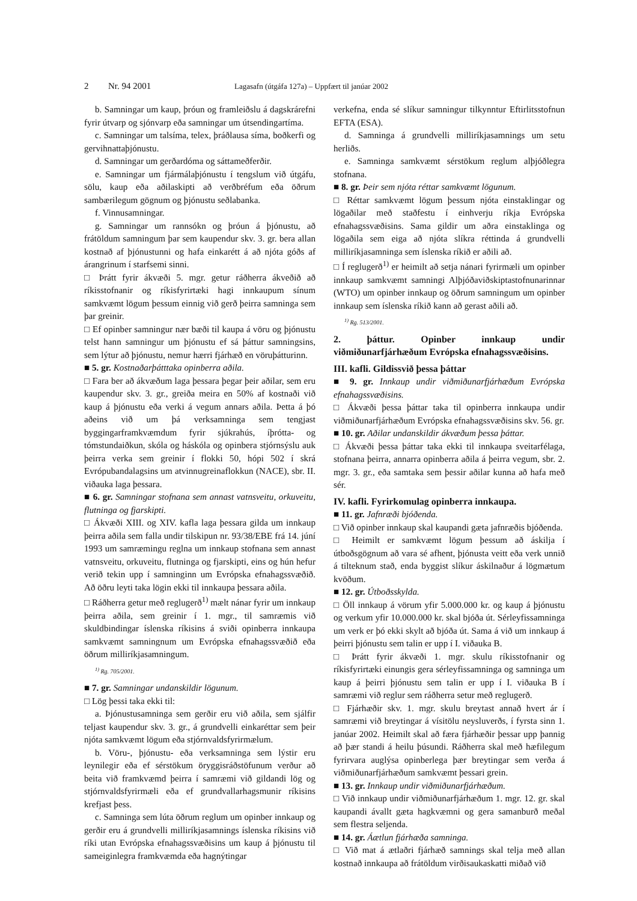2 Nr. 94 2001 Lagasafn (útgáfa 127a) – Uppfært til janúar 2002
b. Samningar um kaup, þróun og framleiðslu á dagskrárefni fyrir útvarp og sjónvarp eða samningar um útsendingartíma.
c. Samningar um talsíma, telex, þráðlausa síma, boðkerfi og gervihnattaþjónustu.
d. Samningar um gerðardóma og sáttameðferðir.
e. Samningar um fjármálaþjónustu í tengslum við útgáfu, sölu, kaup eða aðilaskipti að verðbréfum eða öðrum sambærilegum gögnum og þjónustu seðlabanka.
f. Vinnusamningar.
g. Samningar um rannsókn og þróun á þjónustu, að frátöldum samningum þar sem kaupendur skv. 3. gr. bera allan kostnað af þjónustunni og hafa einkarétt á að njóta góðs af árangrinum í starfsemi sinni.
□ Þrátt fyrir ákvæði 5. mgr. getur ráðherra ákveðið að ríkisstofnanir og ríkisfyrirtæki hagi innkaupum sínum samkvæmt lögum þessum einnig við gerð þeirra samninga sem þar greinir.
□ Ef opinber samningur nær bæði til kaupa á vöru og þjónustu telst hann samningur um þjónustu ef sá þáttur samningsins, sem lýtur að þjónustu, nemur hærri fjárhæð en vöruþátturinn.
■ 5. gr. Kostnaðarþátttaka opinberra aðila.
□ Fara ber að ákvæðum laga þessara þegar þeir aðilar, sem eru kaupendur skv. 3. gr., greiða meira en 50% af kostnaði við kaup á þjónustu eða verki á vegum annars aðila. Þetta á þó aðeins við um þá verksamninga sem tengjast byggingarframkvæmdum fyrir sjúkrahús, íþrótta- og tómstundaiðkun, skóla og háskóla og opinbera stjórnsýslu auk þeirra verka sem greinir í flokki 50, hópi 502 í skrá Evrópubandalagsins um atvinnugreinaflokkun (NACE), sbr. II. viðauka laga þessara.
■ 6. gr. Samningar stofnana sem annast vatnsveitu, orkuveitu, flutninga og fjarskipti.
□ Ákvæði XIII. og XIV. kafla laga þessara gilda um innkaup þeirra aðila sem falla undir tilskipun nr. 93/38/EBE frá 14. júní 1993 um samræmingu reglna um innkaup stofnana sem annast vatnsveitu, orkuveitu, flutninga og fjarskipti, eins og hún hefur verið tekin upp í samninginn um Evrópska efnahagssvæðið. Að öðru leyti taka lögin ekki til innkaupa þessara aðila.
□ Ráðherra getur með reglugerð<sup>1)</sup> mælt nánar fyrir um innkaup þeirra aðila, sem greinir í 1. mgr., til samræmis við skuldbindingar íslenska ríkisins á sviði opinberra innkaupa samkvæmt samningnum um Evrópska efnahagssvæðið eða öðrum milliríkjasamningum.
<sup>1)</sup> Rg. 705/2001.
■ 7. gr. Samningar undanskildir lögunum.
□ Lög þessi taka ekki til:
a. Þjónustusamninga sem gerðir eru við aðila, sem sjálfir teljast kaupendur skv. 3. gr., á grundvelli einkaréttar sem þeir njóta samkvæmt lögum eða stjórnvaldsfyrirmælum.
b. Vöru-, þjónustu- eða verksamninga sem lýstir eru leynilegir eða ef sérstökum öryggisráðstöfunum verður að beita við framkvæmd þeirra í samræmi við gildandi lög og stjórnvaldsfyrirmæli eða ef grundvallarhagsmunir ríkisins krefjast þess.
c. Samninga sem lúta öðrum reglum um opinber innkaup og gerðir eru á grundvelli milliríkjasamnings íslenska ríkisins við ríki utan Evrópska efnahagssvæðisins um kaup á þjónustu til sameiginlegra framkvæmda eða hagnýtingar
verkefna, enda sé slíkur samningur tilkynntur Eftirlitsstofnun EFTA (ESA).
d. Samninga á grundvelli milliríkjasamnings um setu herliðs.
e. Samninga samkvæmt sérstökum reglum alþjóðlegra stofnana.
■ 8. gr. Þeir sem njóta réttar samkvæmt lögunum.
□ Réttar samkvæmt lögum þessum njóta einstaklingar og lögaðilar með staðfestu í einhverju ríkja Evrópska efnahagssvæðisins. Sama gildir um aðra einstaklinga og lögaðila sem eiga að njóta slíkra réttinda á grundvelli milliríkjasamninga sem íslenska ríkið er aðili að.
□ Í reglugerð<sup>1)</sup> er heimilt að setja nánari fyrirmæli um opinber innkaup samkvæmt samningi Alþjóðaviðskiptastofnunarinnar (WTO) um opinber innkaup og öðrum samningum um opinber innkaup sem íslenska ríkið kann að gerast aðili að.
<sup>1)</sup> Rg. 513/2001.
2. þáttur. Opinber innkaup undir viðmiðunarfjárhæðum Evrópska efnahagssvæðisins.
III. kafli. Gildissvið þessa þáttar
■ 9. gr. Innkaup undir viðmiðunarfjárhæðum Evrópska efnahagssvæðisins.
□ Ákvæði þessa þáttar taka til opinberra innkaupa undir viðmiðunarfjárhæðum Evrópska efnahagssvæðisins skv. 56. gr.
■ 10. gr. Aðilar undanskildir ákvæðum þessa þáttar.
□ Ákvæði þessa þáttar taka ekki til innkaupa sveitarfélaga, stofnana þeirra, annarra opinberra aðila á þeirra vegum, sbr. 2. mgr. 3. gr., eða samtaka sem þessir aðilar kunna að hafa með sér.
IV. kafli. Fyrirkomulag opinberra innkaupa.
■ 11. gr. Jafnræði bjóðenda.
□ Við opinber innkaup skal kaupandi gæta jafnræðis bjóðenda.
□ Heimilt er samkvæmt lögum þessum að áskilja í útboðsgögnum að vara sé afhent, þjónusta veitt eða verk unnið á tilteknum stað, enda byggist slíkur áskilnaður á lögmætum kvöðum.
■ 12. gr. Útboðsskylda.
□ Öll innkaup á vörum yfir 5.000.000 kr. og kaup á þjónustu og verkum yfir 10.000.000 kr. skal bjóða út. Sérleyfissamninga um verk er þó ekki skylt að bjóða út. Sama á við um innkaup á þeirri þjónustu sem talin er upp í I. viðauka B.
□ Þrátt fyrir ákvæði 1. mgr. skulu ríkisstofnanir og ríkisfyrirtæki einungis gera sérleyfissamninga og samninga um kaup á þeirri þjónustu sem talin er upp í I. viðauka B í samræmi við reglur sem ráðherra setur með reglugerð.
□ Fjárhæðir skv. 1. mgr. skulu breytast annað hvert ár í samræmi við breytingar á vísitölu neysluverðs, í fyrsta sinn 1. janúar 2002. Heimilt skal að færa fjárhæðir þessar upp þannig að þær standi á heilu þúsundi. Ráðherra skal með hæfilegum fyrirvara auglýsa opinberlega þær breytingar sem verða á viðmiðunarfjárhæðum samkvæmt þessari grein.
■ 13. gr. Innkaup undir viðmiðunarfjárhæðum.
□ Við innkaup undir viðmiðunarfjárhæðum 1. mgr. 12. gr. skal kaupandi ávallt gæta hagkvæmni og gera samanburð meðal sem flestra seljenda.
■ 14. gr. Áætlun fjárhæða samninga.
□ Við mat á ætlaðri fjárhæð samnings skal telja með allan kostnað innkaupa að frátöldum virðisaukaskatti miðað við